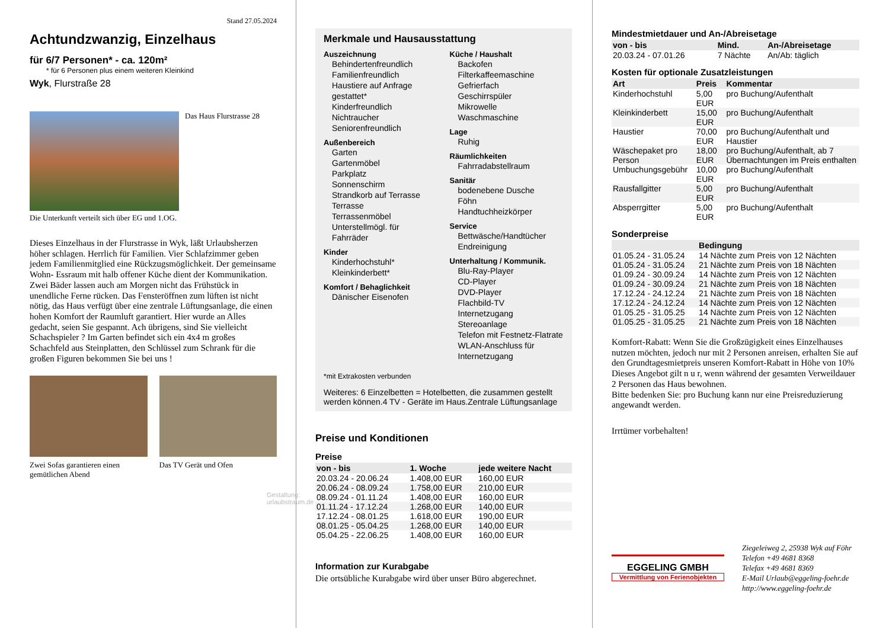Stand 27.05.2024
Achtundzwanzig, Einzelhaus
für 6/7 Personen* - ca. 120m²
* für 6 Personen plus einem weiteren Kleinkind
Wyk, Flurstraße 28
Das Haus Flurstrasse 28
Die Unterkunft verteilt sich über EG und 1.OG.
Dieses Einzelhaus in der Flurstrasse in Wyk, läßt Urlaubsherzen höher schlagen. Herrlich für Familien. Vier Schlafzimmer geben jedem Familienmitglied eine Rückzugsmöglichkeit. Der gemeinsame Wohn- Essraum mit halb offener Küche dient der Kommunikation. Zwei Bäder lassen auch am Morgen nicht das Frühstück in unendliche Ferne rücken. Das Fensteröffnen zum lüften ist nicht nötig, das Haus verfügt über eine zentrale Lüftungsanlage, die einen hohen Komfort der Raumluft garantiert. Hier wurde an Alles gedacht, seien Sie gespannt. Ach übrigens, sind Sie vielleicht Schachspieler ? Im Garten befindet sich ein 4x4 m großes Schachfeld aus Steinplatten, den Schlüssel zum Schrank für die großen Figuren bekommen Sie bei uns !
Zwei Sofas garantieren einen gemütlichen Abend
Das TV Gerät und Ofen
Gestaltung: urlaubstraum.de
Merkmale und Hausausstattung
Auszeichnung
Behindertenfreundlich
Familienfreundlich
Haustiere auf Anfrage gestattet*
Kinderfreundlich
Nichtraucher
Seniorenfreundlich
Außenbereich
Garten
Gartenmöbel
Parkplatz
Sonnenschirm
Strandkorb auf Terrasse
Terrasse
Terrassenmöbel
Unterstellmögl. für Fahrräder
Kinder
Kinderhochstuhl*
Kleinkinderbett*
Komfort / Behaglichkeit
Dänischer Eisenofen
Küche / Haushalt
Backofen
Filterkaffeemaschine
Gefrierfach
Geschirrspüler
Mikrowelle
Waschmaschine
Lage
Ruhig
Räumlichkeiten
Fahrradabstellraum
Sanitär
bodenebene Dusche
Föhn
Handtuchheizkörper
Service
Bettwäsche/Handtücher
Endreinigung
Unterhaltung / Kommunik.
Blu-Ray-Player
CD-Player
DVD-Player
Flachbild-TV
Internetzugang
Stereoanlage
Telefon mit Festnetz-Flatrate
WLAN-Anschluss für Internetzugang
*mit Extrakosten verbunden
Weiteres: 6 Einzelbetten = Hotelbetten, die zusammen gestellt werden können.4 TV - Geräte im Haus.Zentrale Lüftungsanlage
Preise und Konditionen
Preise
| von - bis | 1. Woche | jede weitere Nacht |
| --- | --- | --- |
| 20.03.24 - 20.06.24 | 1.408,00 EUR | 160,00 EUR |
| 20.06.24 - 08.09.24 | 1.758,00 EUR | 210,00 EUR |
| 08.09.24 - 01.11.24 | 1.408,00 EUR | 160,00 EUR |
| 01.11.24 - 17.12.24 | 1.268,00 EUR | 140,00 EUR |
| 17.12.24 - 08.01.25 | 1.618,00 EUR | 190,00 EUR |
| 08.01.25 - 05.04.25 | 1.268,00 EUR | 140,00 EUR |
| 05.04.25 - 22.06.25 | 1.408,00 EUR | 160,00 EUR |
Information zur Kurabgabe
Die ortsübliche Kurabgabe wird über unser Büro abgerechnet.
Mindestmietdauer und An-/Abreisetage
| von - bis | Mind. | An-/Abreisetage |
| --- | --- | --- |
| 20.03.24 - 07.01.26 | 7 Nächte | An/Ab: täglich |
Kosten für optionale Zusatzleistungen
| Art | Preis | Kommentar |
| --- | --- | --- |
| Kinderhochstuhl | 5,00 EUR | pro Buchung/Aufenthalt |
| Kleinkinderbett | 15,00 EUR | pro Buchung/Aufenthalt |
| Haustier | 70,00 EUR | pro Buchung/Aufenthalt und Haustier |
| Wäschepaket pro Person | 18,00 EUR | pro Buchung/Aufenthalt, ab 7 Übernachtungen im Preis enthalten |
| Umbuchungsgebühr | 10,00 EUR | pro Buchung/Aufenthalt |
| Rausfallgitter | 5,00 EUR | pro Buchung/Aufenthalt |
| Absperrgitter | 5,00 EUR | pro Buchung/Aufenthalt |
Sonderpreise
| | Bedingung |
| --- | --- |
| 01.05.24 - 31.05.24 | 14 Nächte zum Preis von 12 Nächten |
| 01.05.24 - 31.05.24 | 21 Nächte zum Preis von 18 Nächten |
| 01.09.24 - 30.09.24 | 14 Nächte zum Preis von 12 Nächten |
| 01.09.24 - 30.09.24 | 21 Nächte zum Preis von 18 Nächten |
| 17.12.24 - 24.12.24 | 21 Nächte zum Preis von 18 Nächten |
| 17.12.24 - 24.12.24 | 14 Nächte zum Preis von 12 Nächten |
| 01.05.25 - 31.05.25 | 14 Nächte zum Preis von 12 Nächten |
| 01.05.25 - 31.05.25 | 21 Nächte zum Preis von 18 Nächten |
Komfort-Rabatt: Wenn Sie die Großzügigkeit eines Einzelhauses nutzen möchten, jedoch nur mit 2 Personen anreisen, erhalten Sie auf den Grundtagesmietpreis unseren Komfort-Rabatt in Höhe von 10% Dieses Angebot gilt n u r, wenn während der gesamten Verweildauer 2 Personen das Haus bewohnen.
Bitte bedenken Sie: pro Buchung kann nur eine Preisreduzierung angewandt werden.
Irrtümer vorbehalten!
EGGELING GMBH
Vermittlung von Ferienobjekten
Ziegeleiweg 2, 25938 Wyk auf Föhr
Telefon +49 4681 8368
Telefax +49 4681 8369
E-Mail Urlaub@eggeling-foehr.de
http://www.eggeling-foehr.de